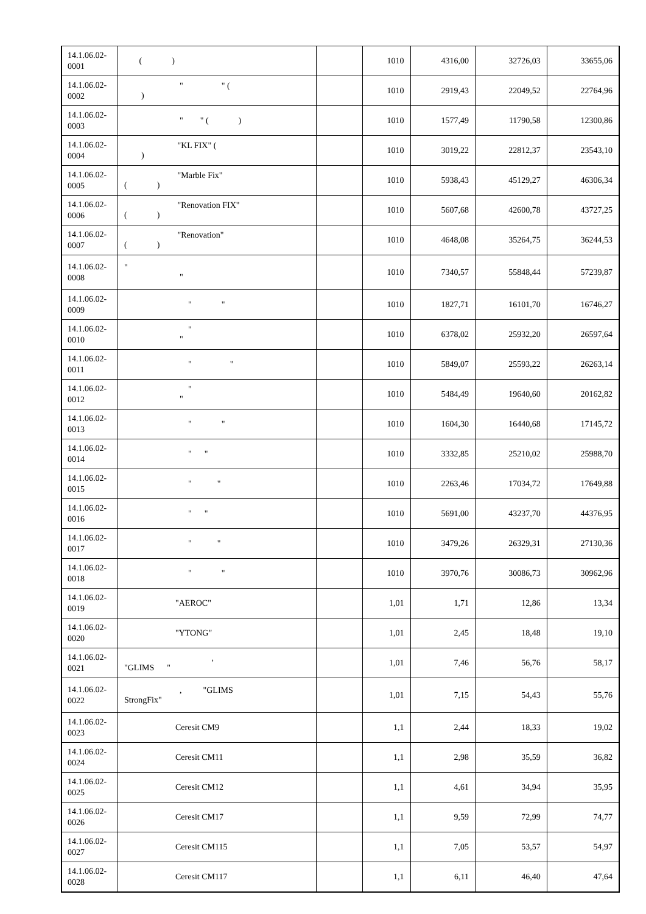| 14.1.06.02-0001 | ( ) | | 1010 | 4316,00 | 32726,03 | 33655,06 |
| 14.1.06.02-0002 | " " ( ) | | 1010 | 2919,43 | 22049,52 | 22764,96 |
| 14.1.06.02-0003 | " " ( ) | | 1010 | 1577,49 | 11790,58 | 12300,86 |
| 14.1.06.02-0004 | "KL FIX" ( ) | | 1010 | 3019,22 | 22812,37 | 23543,10 |
| 14.1.06.02-0005 | "Marble Fix" ( ) | | 1010 | 5938,43 | 45129,27 | 46306,34 |
| 14.1.06.02-0006 | "Renovation FIX" ( ) | | 1010 | 5607,68 | 42600,78 | 43727,25 |
| 14.1.06.02-0007 | "Renovation" ( ) | | 1010 | 4648,08 | 35264,75 | 36244,53 |
| 14.1.06.02-0008 | " " | | 1010 | 7340,57 | 55848,44 | 57239,87 |
| 14.1.06.02-0009 | " " | | 1010 | 1827,71 | 16101,70 | 16746,27 |
| 14.1.06.02-0010 | " " | | 1010 | 6378,02 | 25932,20 | 26597,64 |
| 14.1.06.02-0011 | " " | | 1010 | 5849,07 | 25593,22 | 26263,14 |
| 14.1.06.02-0012 | " " | | 1010 | 5484,49 | 19640,60 | 20162,82 |
| 14.1.06.02-0013 | " " | | 1010 | 1604,30 | 16440,68 | 17145,72 |
| 14.1.06.02-0014 | " " | | 1010 | 3332,85 | 25210,02 | 25988,70 |
| 14.1.06.02-0015 | " " | | 1010 | 2263,46 | 17034,72 | 17649,88 |
| 14.1.06.02-0016 | " " | | 1010 | 5691,00 | 43237,70 | 44376,95 |
| 14.1.06.02-0017 | " " | | 1010 | 3479,26 | 26329,31 | 27130,36 |
| 14.1.06.02-0018 | " " | | 1010 | 3970,76 | 30086,73 | 30962,96 |
| 14.1.06.02-0019 | "AEROC" | | 1,01 | 1,71 | 12,86 | 13,34 |
| 14.1.06.02-0020 | "YTONG" | | 1,01 | 2,45 | 18,48 | 19,10 |
| 14.1.06.02-0021 | , "GLIMS " | | 1,01 | 7,46 | 56,76 | 58,17 |
| 14.1.06.02-0022 | , "GLIMS StrongFix" | | 1,01 | 7,15 | 54,43 | 55,76 |
| 14.1.06.02-0023 | Ceresit CM9 | | 1,1 | 2,44 | 18,33 | 19,02 |
| 14.1.06.02-0024 | Ceresit CM11 | | 1,1 | 2,98 | 35,59 | 36,82 |
| 14.1.06.02-0025 | Ceresit CM12 | | 1,1 | 4,61 | 34,94 | 35,95 |
| 14.1.06.02-0026 | Ceresit CM17 | | 1,1 | 9,59 | 72,99 | 74,77 |
| 14.1.06.02-0027 | Ceresit CM115 | | 1,1 | 7,05 | 53,57 | 54,97 |
| 14.1.06.02-0028 | Ceresit CM117 | | 1,1 | 6,11 | 46,40 | 47,64 |